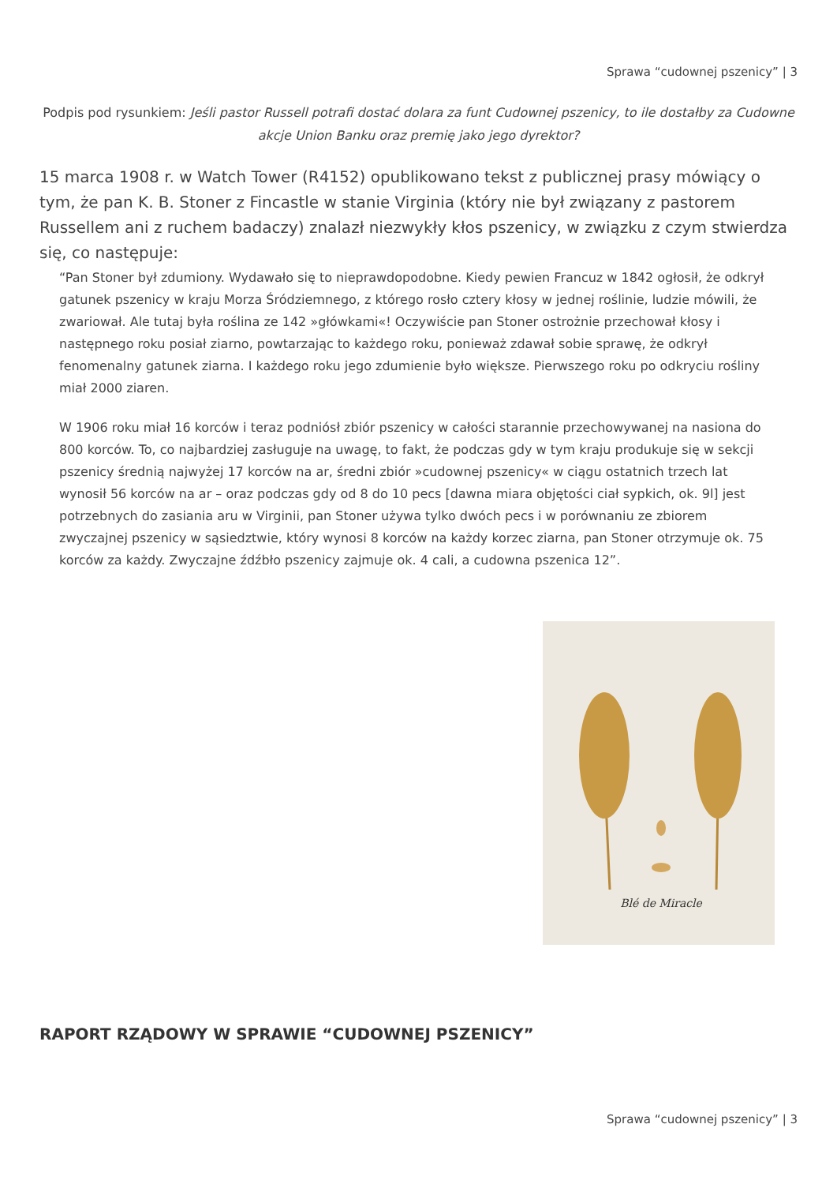Sprawa “cudownej pszenicy” | 3
Podpis pod rysunkiem: Jeśli pastor Russell potrafi dostać dolara za funt Cudownej pszenicy, to ile dostałby za Cudowne akcje Union Banku oraz premię jako jego dyrektor?
15 marca 1908 r. w Watch Tower (R4152) opublikowano tekst z publicznej prasy mówiący o tym, że pan K. B. Stoner z Fincastle w stanie Virginia (który nie był związany z pastorem Russellem ani z ruchem badaczy) znalazł niezwykły kłos pszenicy, w związku z czym stwierdza się, co następuje:
“Pan Stoner był zdumiony. Wydawało się to nieprawdopodobne. Kiedy pewien Francuz w 1842 ogłosił, że odkrył gatunek pszenicy w kraju Morza Śródziemnego, z którego rosło cztery kłosy w jednej roślinie, ludzie mówili, że zwariował. Ale tutaj była roślina ze 142 »główkami«! Oczywiście pan Stoner ostrożnie przechował kłosy i następnego roku posiał ziarno, powtarzając to każdego roku, ponieważ zdawał sobie sprawę, że odkrył fenomenalny gatunek ziarna. I każdego roku jego zdumienie było większe. Pierwszego roku po odkryciu rośliny miał 2000 ziaren.
W 1906 roku miał 16 korców i teraz podniósł zbiór pszenicy w całości starannie przechowywanej na nasiona do 800 korców. To, co najbardziej zasługuje na uwagę, to fakt, że podczas gdy w tym kraju produkuje się w sekcji pszenicy średnią najwyżej 17 korców na ar, średni zbiór »cudownej pszenicy« w ciągu ostatnich trzech lat wynosił 56 korców na ar – oraz podczas gdy od 8 do 10 pecs [dawna miara objętości ciał sypkich, ok. 9l] jest potrzebnych do zasiania aru w Virginii, pan Stoner używa tylko dwóch pecs i w porównaniu ze zbiorem zwyczajnej pszenicy w sąsiedztwie, który wynosi 8 korców na każdy korzec ziarna, pan Stoner otrzymuje ok. 75 korców za każdy. Zwyczajne źdźbło pszenicy zajmuje ok. 4 cali, a cudowna pszenica 12”.
Blé de Miracle
RAPORT RZĄDOWY W SPRAWIE “CUDOWNEJ PSZENICY”
Sprawa “cudownej pszenicy” | 3